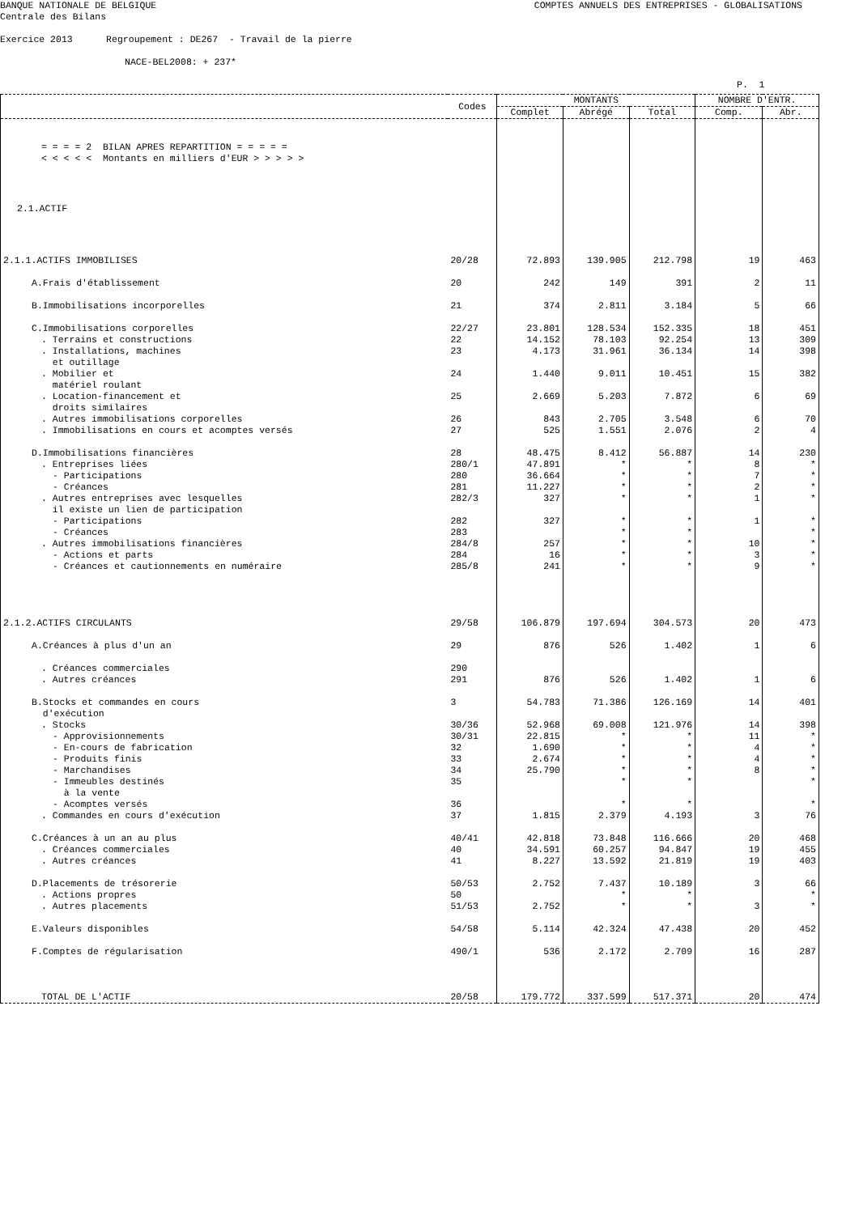BANQUE NATIONALE DE BELGIQUE COMPTES ANNUELS DES ENTREPRISES - GLOBALISATIONS
Centrale des Bilans
Exercice 2013 Regroupement : DE267 - Travail de la pierre
NACE-BEL2008: + 237*
P. 1
| | Codes | MONTANTS | | | NOMBRE D'ENTR. | |
| --- | --- | --- | --- | --- | --- | --- |
| | | Complet | Abrégé | Total | Comp. | Abr. |
| = = = = 2 BILAN APRES REPARTITION = = = = = < < < < < Montants en milliers d'EUR > > > > > | | | | | | |
| 2.1.ACTIF | | | | | | |
| 2.1.1.ACTIFS IMMOBILISES | 20/28 | 72.893 | 139.905 | 212.798 | 19 | 463 |
| A.Frais d'établissement | 20 | 242 | 149 | 391 | 2 | 11 |
| B.Immobilisations incorporelles | 21 | 374 | 2.811 | 3.184 | 5 | 66 |
| C.Immobilisations corporelles | 22/27 | 23.801 | 128.534 | 152.335 | 18 | 451 |
| . Terrains et constructions | 22 | 14.152 | 78.103 | 92.254 | 13 | 309 |
| . Installations, machines et outillage | 23 | 4.173 | 31.961 | 36.134 | 14 | 398 |
| . Mobilier et matériel roulant | 24 | 1.440 | 9.011 | 10.451 | 15 | 382 |
| . Location-financement et droits similaires | 25 | 2.669 | 5.203 | 7.872 | 6 | 69 |
| . Autres immobilisations corporelles | 26 | 843 | 2.705 | 3.548 | 6 | 70 |
| . Immobilisations en cours et acomptes versés | 27 | 525 | 1.551 | 2.076 | 2 | 4 |
| D.Immobilisations financières | 28 | 48.475 | 8.412 | 56.887 | 14 | 230 |
| . Entreprises liées | 280/1 | 47.891 | * | * | 8 | * |
| - Participations | 280 | 36.664 | * | * | 7 | * |
| - Créances | 281 | 11.227 | * | * | 2 | * |
| . Autres entreprises avec lesquelles il existe un lien de participation | 282/3 | 327 | * | * | 1 | * |
| - Participations | 282 | 327 | * | * | 1 | * |
| - Créances | 283 | | * | * | | * |
| . Autres immobilisations financières | 284/8 | 257 | * | * | 10 | * |
| - Actions et parts | 284 | 16 | * | * | 3 | * |
| - Créances et cautionnements en numéraire | 285/8 | 241 | * | * | 9 | * |
| 2.1.2.ACTIFS CIRCULANTS | 29/58 | 106.879 | 197.694 | 304.573 | 20 | 473 |
| A.Créances à plus d'un an | 29 | 876 | 526 | 1.402 | 1 | 6 |
| . Créances commerciales | 290 | | | | | |
| . Autres créances | 291 | 876 | 526 | 1.402 | 1 | 6 |
| B.Stocks et commandes en cours d'exécution | 3 | 54.783 | 71.386 | 126.169 | 14 | 401 |
| . Stocks | 30/36 | 52.968 | 69.008 | 121.976 | 14 | 398 |
| - Approvisionnements | 30/31 | 22.815 | * | * | 11 | * |
| - En-cours de fabrication | 32 | 1.690 | * | * | 4 | * |
| - Produits finis | 33 | 2.674 | * | * | 4 | * |
| - Marchandises | 34 | 25.790 | * | * | 8 | * |
| - Immeubles destinés à la vente | 35 | | * | * | | * |
| - Acomptes versés | 36 | | * | * | | * |
| . Commandes en cours d'exécution | 37 | 1.815 | 2.379 | 4.193 | 3 | 76 |
| C.Créances à un an au plus | 40/41 | 42.818 | 73.848 | 116.666 | 20 | 468 |
| . Créances commerciales | 40 | 34.591 | 60.257 | 94.847 | 19 | 455 |
| . Autres créances | 41 | 8.227 | 13.592 | 21.819 | 19 | 403 |
| D.Placements de trésorerie | 50/53 | 2.752 | 7.437 | 10.189 | 3 | 66 |
| . Actions propres | 50 | | * | * | | * |
| . Autres placements | 51/53 | 2.752 | * | * | 3 | * |
| E.Valeurs disponibles | 54/58 | 5.114 | 42.324 | 47.438 | 20 | 452 |
| F.Comptes de régularisation | 490/1 | 536 | 2.172 | 2.709 | 16 | 287 |
| TOTAL DE L'ACTIF | 20/58 | 179.772 | 337.599 | 517.371 | 20 | 474 |